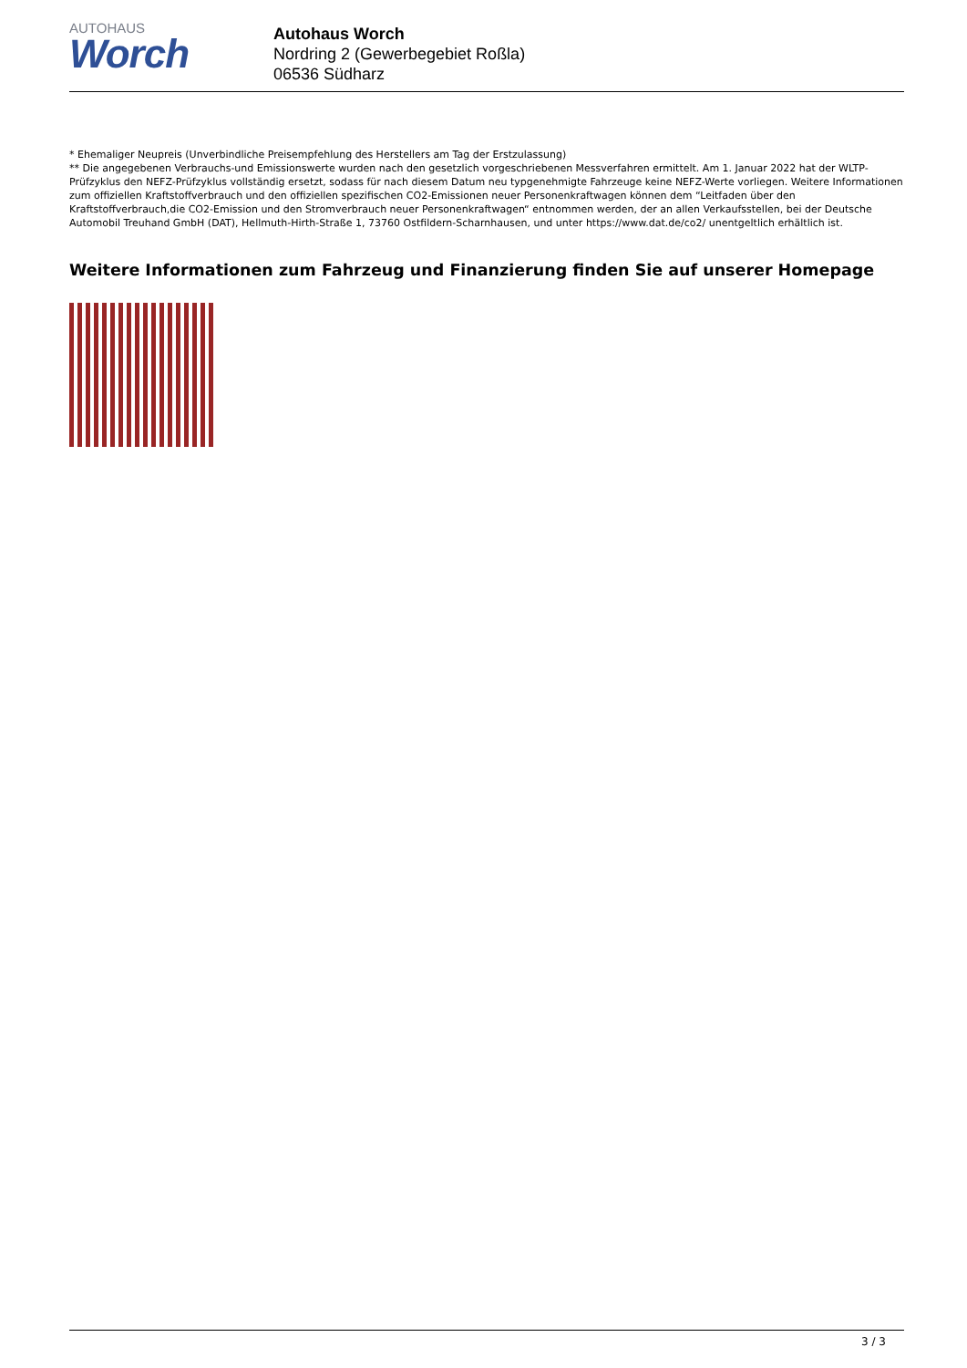AUTOHAUS
Worch
Autohaus Worch
Nordring 2 (Gewerbegebiet Roßla)
06536 Südharz
* Ehemaliger Neupreis (Unverbindliche Preisempfehlung des Herstellers am Tag der Erstzulassung)
** Die angegebenen Verbrauchs-und Emissionswerte wurden nach den gesetzlich vorgeschriebenen Messverfahren ermittelt. Am 1. Januar 2022 hat der WLTP-Prüfzyklus den NEFZ-Prüfzyklus vollständig ersetzt, sodass für nach diesem Datum neu typgenehmigte Fahrzeuge keine NEFZ-Werte vorliegen. Weitere Informationen zum offiziellen Kraftstoffverbrauch und den offiziellen spezifischen CO2-Emissionen neuer Personenkraftwagen können dem “Leitfaden über den Kraftstoffverbrauch,die CO2-Emission und den Stromverbrauch neuer Personenkraftwagen“ entnommen werden, der an allen Verkaufsstellen, bei der Deutsche Automobil Treuhand GmbH (DAT), Hellmuth-Hirth-Straße 1, 73760 Ostfildern-Scharnhausen, und unter https://www.dat.de/co2/ unentgeltlich erhältlich ist.
Weitere Informationen zum Fahrzeug und Finanzierung finden Sie auf unserer Homepage
3 / 3